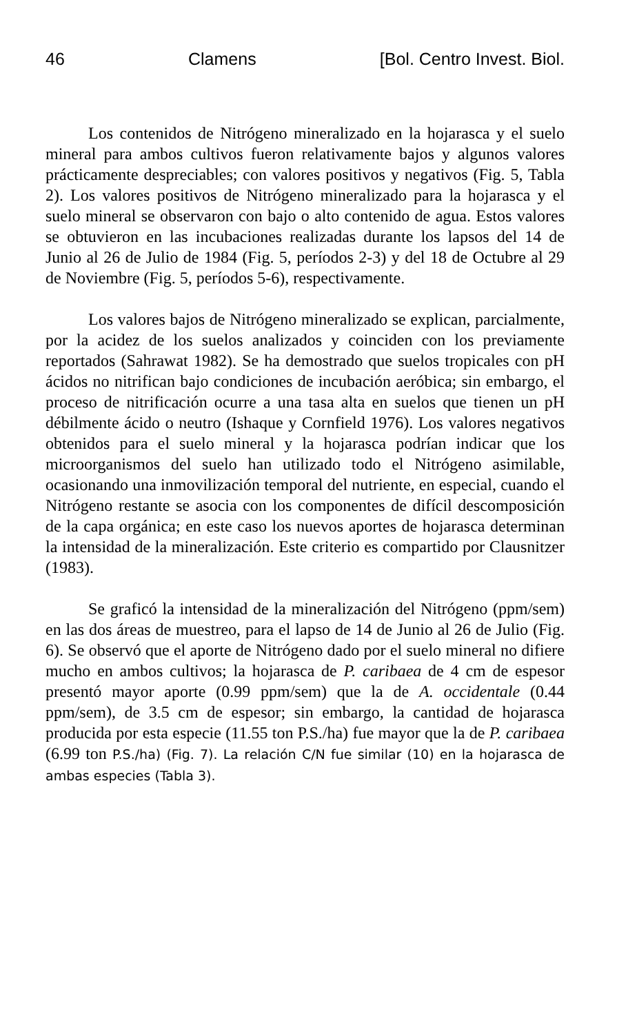46 Clamens [Bol. Centro Invest. Biol.
Los contenidos de Nitrógeno mineralizado en la hojarasca y el suelo mineral para ambos cultivos fueron relativamente bajos y algunos valores prácticamente despreciables; con valores positivos y negativos (Fig. 5, Tabla 2). Los valores positivos de Nitrógeno mineralizado para la hojarasca y el suelo mineral se observaron con bajo o alto contenido de agua. Estos valores se obtuvieron en las incubaciones realizadas durante los lapsos del 14 de Junio al 26 de Julio de 1984 (Fig. 5, períodos 2-3) y del 18 de Octubre al 29 de Noviembre (Fig. 5, períodos 5-6), respectivamente.
Los valores bajos de Nitrógeno mineralizado se explican, parcialmente, por la acidez de los suelos analizados y coinciden con los previamente reportados (Sahrawat 1982). Se ha demostrado que suelos tropicales con pH ácidos no nitrifican bajo condiciones de incubación aeróbica; sin embargo, el proceso de nitrificación ocurre a una tasa alta en suelos que tienen un pH débilmente ácido o neutro (Ishaque y Cornfield 1976). Los valores negativos obtenidos para el suelo mineral y la hojarasca podrían indicar que los microorganismos del suelo han utilizado todo el Nitrógeno asimilable, ocasionando una inmovilización temporal del nutriente, en especial, cuando el Nitrógeno restante se asocia con los componentes de difícil descomposición de la capa orgánica; en este caso los nuevos aportes de hojarasca determinan la intensidad de la mineralización. Este criterio es compartido por Clausnitzer (1983).
Se graficó la intensidad de la mineralización del Nitrógeno (ppm/sem) en las dos áreas de muestreo, para el lapso de 14 de Junio al 26 de Julio (Fig. 6). Se observó que el aporte de Nitrógeno dado por el suelo mineral no difiere mucho en ambos cultivos; la hojarasca de P. caribaea de 4 cm de espesor presentó mayor aporte (0.99 ppm/sem) que la de A. occidentale (0.44 ppm/sem), de 3.5 cm de espesor; sin embargo, la cantidad de hojarasca producida por esta especie (11.55 ton P.S./ha) fue mayor que la de P. caribaea (6.99 ton P.S./ha) (Fig. 7). La relación C/N fue similar (10) en la hojarasca de ambas especies (Tabla 3).